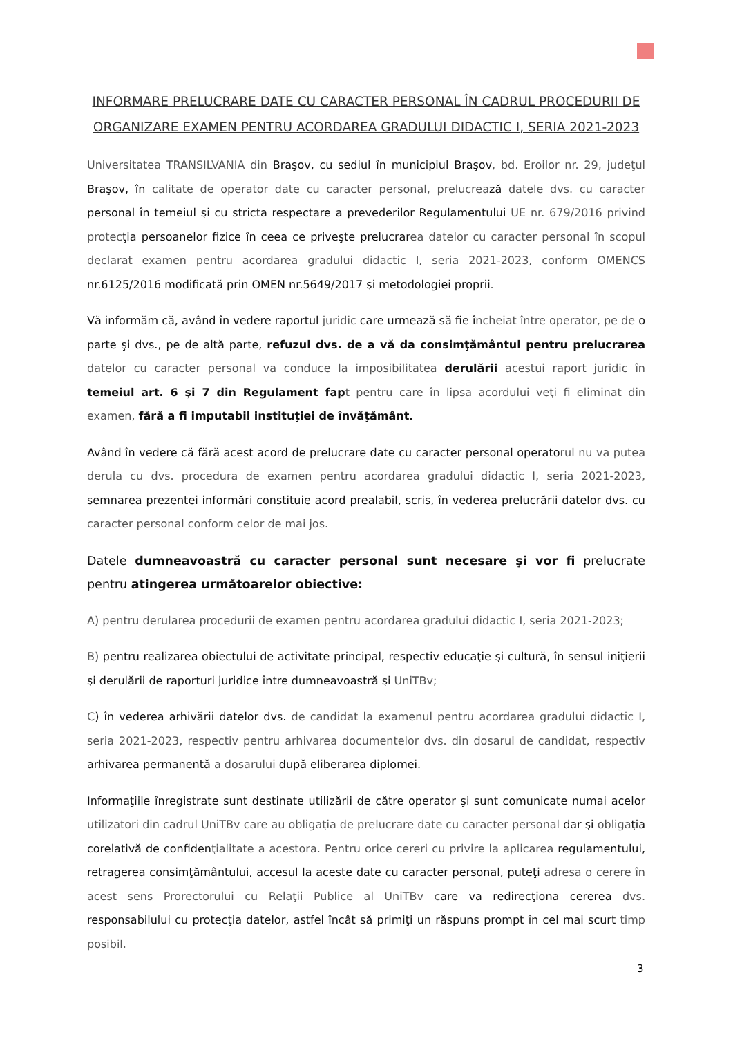INFORMARE PRELUCRARE DATE CU CARACTER PERSONAL ÎN CADRUL PROCEDURII DE ORGANIZARE EXAMEN PENTRU ACORDAREA GRADULUI DIDACTIC I, SERIA 2021-2023
Universitatea TRANSILVANIA din Braşov, cu sediul în municipiul Braşov, bd. Eroilor nr. 29, judeţul Braşov, în calitate de operator date cu caracter personal, prelucrează datele dvs. cu caracter personal în temeiul şi cu stricta respectare a prevederilor Regulamentului UE nr. 679/2016 privind protecţia persoanelor fizice în ceea ce priveşte prelucrarea datelor cu caracter personal în scopul declarat examen pentru acordarea gradului didactic I, seria 2021-2023, conform OMENCS nr.6125/2016 modificată prin OMEN nr.5649/2017 şi metodologiei proprii.
Vă informăm că, având în vedere raportul juridic care urmează să fie încheiat între operator, pe de o parte şi dvs., pe de altă parte, refuzul dvs. de a vă da consimţământul pentru prelucrarea datelor cu caracter personal va conduce la imposibilitatea derulării acestui raport juridic în temeiul art. 6 şi 7 din Regulament fapt pentru care în lipsa acordului veţi fi eliminat din examen, fără a fi imputabil instituţiei de învăţământ.
Având în vedere că fără acest acord de prelucrare date cu caracter personal operatorul nu va putea derula cu dvs. procedura de examen pentru acordarea gradului didactic I, seria 2021-2023, semnarea prezentei informări constituie acord prealabil, scris, în vederea prelucrării datelor dvs. cu caracter personal conform celor de mai jos.
Datele dumneavoastră cu caracter personal sunt necesare şi vor fi prelucrate pentru atingerea următoarelor obiective:
A) pentru derularea procedurii de examen pentru acordarea gradului didactic I, seria 2021-2023;
B) pentru realizarea obiectului de activitate principal, respectiv educaţie şi cultură, în sensul iniţierii şi derulării de raporturi juridice între dumneavoastră şi UniTBv;
C) în vederea arhivării datelor dvs. de candidat la examenul pentru acordarea gradului didactic I, seria 2021-2023, respectiv pentru arhivarea documentelor dvs. din dosarul de candidat, respectiv arhivarea permanentă a dosarului după eliberarea diplomei.
Informaţiile înregistrate sunt destinate utilizării de către operator şi sunt comunicate numai acelor utilizatori din cadrul UniTBv care au obligaţia de prelucrare date cu caracter personal dar şi obligaţia corelativă de confidenţialitate a acestora. Pentru orice cereri cu privire la aplicarea regulamentului, retragerea consimţământului, accesul la aceste date cu caracter personal, puteţi adresa o cerere în acest sens Prorectorului cu Relaţii Publice al UniTBv care va redirecţiona cererea dvs. responsabilului cu protecţia datelor, astfel încât să primiţi un răspuns prompt în cel mai scurt timp posibil.
3